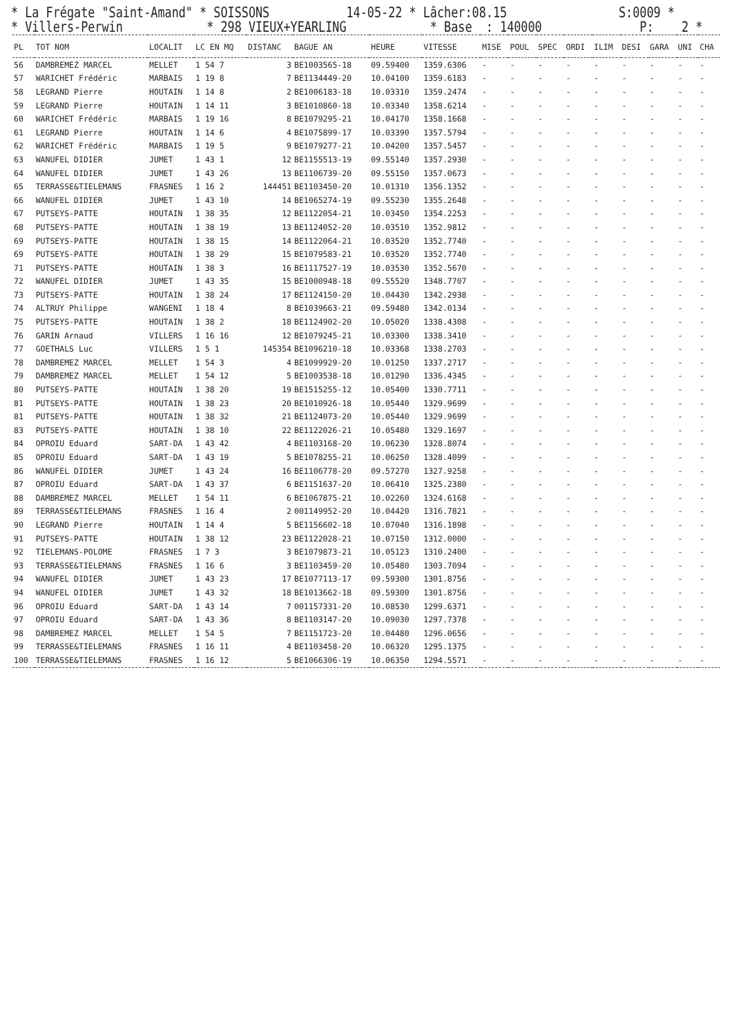* La Frégate "Saint-Amand" * SOISSONS 14-05-22 * Lâcher:08.15 S:0009 * * Villers-Perwin * 298 VIEUX+YEARLING * Base : 140000 P: 2 *
| PL | TOT NOM | LOCALIT | LC EN MQ | DISTANC | BAGUE AN | HEURE | VITESSE | MISE | POUL | SPEC | ORDI | ILIM | DESI | GARA | UNI | CHA |
| --- | --- | --- | --- | --- | --- | --- | --- | --- | --- | --- | --- | --- | --- | --- | --- | --- |
| 56 | DAMBREMEZ MARCEL | MELLET | 1 54 7 | 3 | BE1003565-18 | 09.59400 | 1359.6306 | - | - | - | - | - | - | - | - | - |
| 57 | WARICHET Frédéric | MARBAIS | 1 19 8 | 7 | BE1134449-20 | 10.04100 | 1359.6183 | - | - | - | - | - | - | - | - | - |
| 58 | LEGRAND Pierre | HOUTAIN | 1 14 8 | 2 | BE1006183-18 | 10.03310 | 1359.2474 | - | - | - | - | - | - | - | - | - |
| 59 | LEGRAND Pierre | HOUTAIN | 1 14 11 | 3 | BE1010860-18 | 10.03340 | 1358.6214 | - | - | - | - | - | - | - | - | - |
| 60 | WARICHET Frédéric | MARBAIS | 1 19 16 | 8 | BE1079295-21 | 10.04170 | 1358.1668 | - | - | - | - | - | - | - | - | - |
| 61 | LEGRAND Pierre | HOUTAIN | 1 14 6 | 4 | BE1075899-17 | 10.03390 | 1357.5794 | - | - | - | - | - | - | - | - | - |
| 62 | WARICHET Frédéric | MARBAIS | 1 19 5 | 9 | BE1079277-21 | 10.04200 | 1357.5457 | - | - | - | - | - | - | - | - | - |
| 63 | WANUFEL DIDIER | JUMET | 1 43 1 | 12 | BE1155513-19 | 09.55140 | 1357.2930 | - | - | - | - | - | - | - | - | - |
| 64 | WANUFEL DIDIER | JUMET | 1 43 26 | 13 | BE1106739-20 | 09.55150 | 1357.0673 | - | - | - | - | - | - | - | - | - |
| 65 | TERRASSE&TIELEMANS | FRASNES | 1 16 2 | 144451 | BE1103450-20 | 10.01310 | 1356.1352 | - | - | - | - | - | - | - | - | - |
| 66 | WANUFEL DIDIER | JUMET | 1 43 10 | 14 | BE1065274-19 | 09.55230 | 1355.2648 | - | - | - | - | - | - | - | - | - |
| 67 | PUTSEYS-PATTE | HOUTAIN | 1 38 35 | 12 | BE1122054-21 | 10.03450 | 1354.2253 | - | - | - | - | - | - | - | - | - |
| 68 | PUTSEYS-PATTE | HOUTAIN | 1 38 19 | 13 | BE1124052-20 | 10.03510 | 1352.9812 | - | - | - | - | - | - | - | - | - |
| 69 | PUTSEYS-PATTE | HOUTAIN | 1 38 15 | 14 | BE1122064-21 | 10.03520 | 1352.7740 | - | - | - | - | - | - | - | - | - |
| 69 | PUTSEYS-PATTE | HOUTAIN | 1 38 29 | 15 | BE1079583-21 | 10.03520 | 1352.7740 | - | - | - | - | - | - | - | - | - |
| 71 | PUTSEYS-PATTE | HOUTAIN | 1 38 3 | 16 | BE1117527-19 | 10.03530 | 1352.5670 | - | - | - | - | - | - | - | - | - |
| 72 | WANUFEL DIDIER | JUMET | 1 43 35 | 15 | BE1000948-18 | 09.55520 | 1348.7707 | - | - | - | - | - | - | - | - | - |
| 73 | PUTSEYS-PATTE | HOUTAIN | 1 38 24 | 17 | BE1124150-20 | 10.04430 | 1342.2938 | - | - | - | - | - | - | - | - | - |
| 74 | ALTRUY Philippe | WANGENI | 1 18 4 | 8 | BE1039663-21 | 09.59480 | 1342.0134 | - | - | - | - | - | - | - | - | - |
| 75 | PUTSEYS-PATTE | HOUTAIN | 1 38 2 | 18 | BE1124902-20 | 10.05020 | 1338.4308 | - | - | - | - | - | - | - | - | - |
| 76 | GARIN Arnaud | VILLERS | 1 16 16 | 12 | BE1079245-21 | 10.03300 | 1338.3410 | - | - | - | - | - | - | - | - | - |
| 77 | GOETHALS Luc | VILLERS | 1 5 1 | 145354 | BE1096210-18 | 10.03368 | 1338.2703 | - | - | - | - | - | - | - | - | - |
| 78 | DAMBREMEZ MARCEL | MELLET | 1 54 3 | 4 | BE1099929-20 | 10.01250 | 1337.2717 | - | - | - | - | - | - | - | - | - |
| 79 | DAMBREMEZ MARCEL | MELLET | 1 54 12 | 5 | BE1003538-18 | 10.01290 | 1336.4345 | - | - | - | - | - | - | - | - | - |
| 80 | PUTSEYS-PATTE | HOUTAIN | 1 38 20 | 19 | BE1515255-12 | 10.05400 | 1330.7711 | - | - | - | - | - | - | - | - | - |
| 81 | PUTSEYS-PATTE | HOUTAIN | 1 38 23 | 20 | BE1010926-18 | 10.05440 | 1329.9699 | - | - | - | - | - | - | - | - | - |
| 81 | PUTSEYS-PATTE | HOUTAIN | 1 38 32 | 21 | BE1124073-20 | 10.05440 | 1329.9699 | - | - | - | - | - | - | - | - | - |
| 83 | PUTSEYS-PATTE | HOUTAIN | 1 38 10 | 22 | BE1122026-21 | 10.05480 | 1329.1697 | - | - | - | - | - | - | - | - | - |
| 84 | OPROIU Eduard | SART-DA | 1 43 42 | 4 | BE1103168-20 | 10.06230 | 1328.8074 | - | - | - | - | - | - | - | - | - |
| 85 | OPROIU Eduard | SART-DA | 1 43 19 | 5 | BE1078255-21 | 10.06250 | 1328.4099 | - | - | - | - | - | - | - | - | - |
| 86 | WANUFEL DIDIER | JUMET | 1 43 24 | 16 | BE1106778-20 | 09.57270 | 1327.9258 | - | - | - | - | - | - | - | - | - |
| 87 | OPROIU Eduard | SART-DA | 1 43 37 | 6 | BE1151637-20 | 10.06410 | 1325.2380 | - | - | - | - | - | - | - | - | - |
| 88 | DAMBREMEZ MARCEL | MELLET | 1 54 11 | 6 | BE1067875-21 | 10.02260 | 1324.6168 | - | - | - | - | - | - | - | - | - |
| 89 | TERRASSE&TIELEMANS | FRASNES | 1 16 4 | 2 | 001149952-20 | 10.04420 | 1316.7821 | - | - | - | - | - | - | - | - | - |
| 90 | LEGRAND Pierre | HOUTAIN | 1 14 4 | 5 | BE1156602-18 | 10.07040 | 1316.1898 | - | - | - | - | - | - | - | - | - |
| 91 | PUTSEYS-PATTE | HOUTAIN | 1 38 12 | 23 | BE1122028-21 | 10.07150 | 1312.0000 | - | - | - | - | - | - | - | - | - |
| 92 | TIELEMANS-POLOME | FRASNES | 1 7 3 | 3 | BE1079873-21 | 10.05123 | 1310.2400 | - | - | - | - | - | - | - | - | - |
| 93 | TERRASSE&TIELEMANS | FRASNES | 1 16 6 | 3 | BE1103459-20 | 10.05480 | 1303.7094 | - | - | - | - | - | - | - | - | - |
| 94 | WANUFEL DIDIER | JUMET | 1 43 23 | 17 | BE1077113-17 | 09.59300 | 1301.8756 | - | - | - | - | - | - | - | - | - |
| 94 | WANUFEL DIDIER | JUMET | 1 43 32 | 18 | BE1013662-18 | 09.59300 | 1301.8756 | - | - | - | - | - | - | - | - | - |
| 96 | OPROIU Eduard | SART-DA | 1 43 14 | 7 | 001157331-20 | 10.08530 | 1299.6371 | - | - | - | - | - | - | - | - | - |
| 97 | OPROIU Eduard | SART-DA | 1 43 36 | 8 | BE1103147-20 | 10.09030 | 1297.7378 | - | - | - | - | - | - | - | - | - |
| 98 | DAMBREMEZ MARCEL | MELLET | 1 54 5 | 7 | BE1151723-20 | 10.04480 | 1296.0656 | - | - | - | - | - | - | - | - | - |
| 99 | TERRASSE&TIELEMANS | FRASNES | 1 16 11 | 4 | BE1103458-20 | 10.06320 | 1295.1375 | - | - | - | - | - | - | - | - | - |
| 100 | TERRASSE&TIELEMANS | FRASNES | 1 16 12 | 5 | BE1066306-19 | 10.06350 | 1294.5571 | - | - | - | - | - | - | - | - | - |